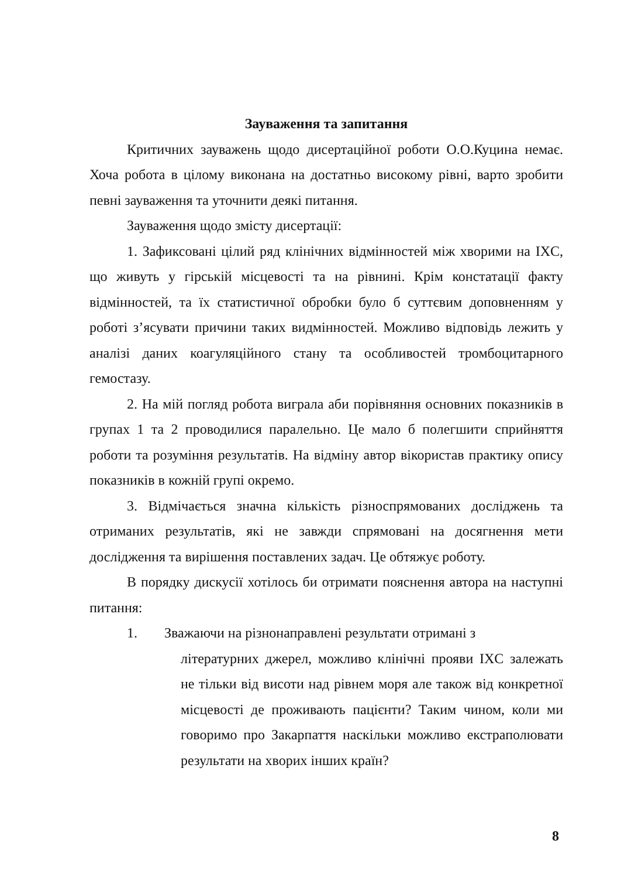Зауваження та запитання
Критичних зауважень щодо дисертаційної роботи О.О.Куцина немає. Хоча робота в цілому виконана на достатньо високому рівні, варто зробити певні зауваження та уточнити деякі питання.
Зауваження щодо змісту дисертації:
1. Зафиксовані цілий ряд клінічних відмінностей між хворими на IXC, що живуть у гірській місцевості та на рівнині. Крім констатації факту відмінностей, та їх статистичної обробки було б суттєвим доповненням у роботі з’ясувати причини таких видмінностей. Можливо відповідь лежить у аналізі даних коагуляційного стану та особливостей тромбоцитарного гемостазу.
2. На мій погляд робота виграла аби порівняння основних показників в групах 1 та 2 проводилися паралельно. Це мало б полегшити сприйняття роботи та розуміння результатів. На відміну автор вікористав практику опису показників в кожній групі окремо.
3. Відмічається значна кількість різноспрямованих досліджень та отриманих результатів, які не завжди спрямовані на досягнення мети дослідження та вирішення поставлених задач. Це обтяжує роботу.
В порядку дискусії хотілось би отримати пояснення автора на наступні питання:
1. Зважаючи на різнонаправлені результати отримані з
літературних джерел, можливо клінічні прояви IXC залежать не тільки від висоти над рівнем моря але також від конкретної місцевості де проживають пацієнти? Таким чином, коли ми говоримо про Закарпаття наскільки можливо екстраполювати результати на хворих інших країн?
8